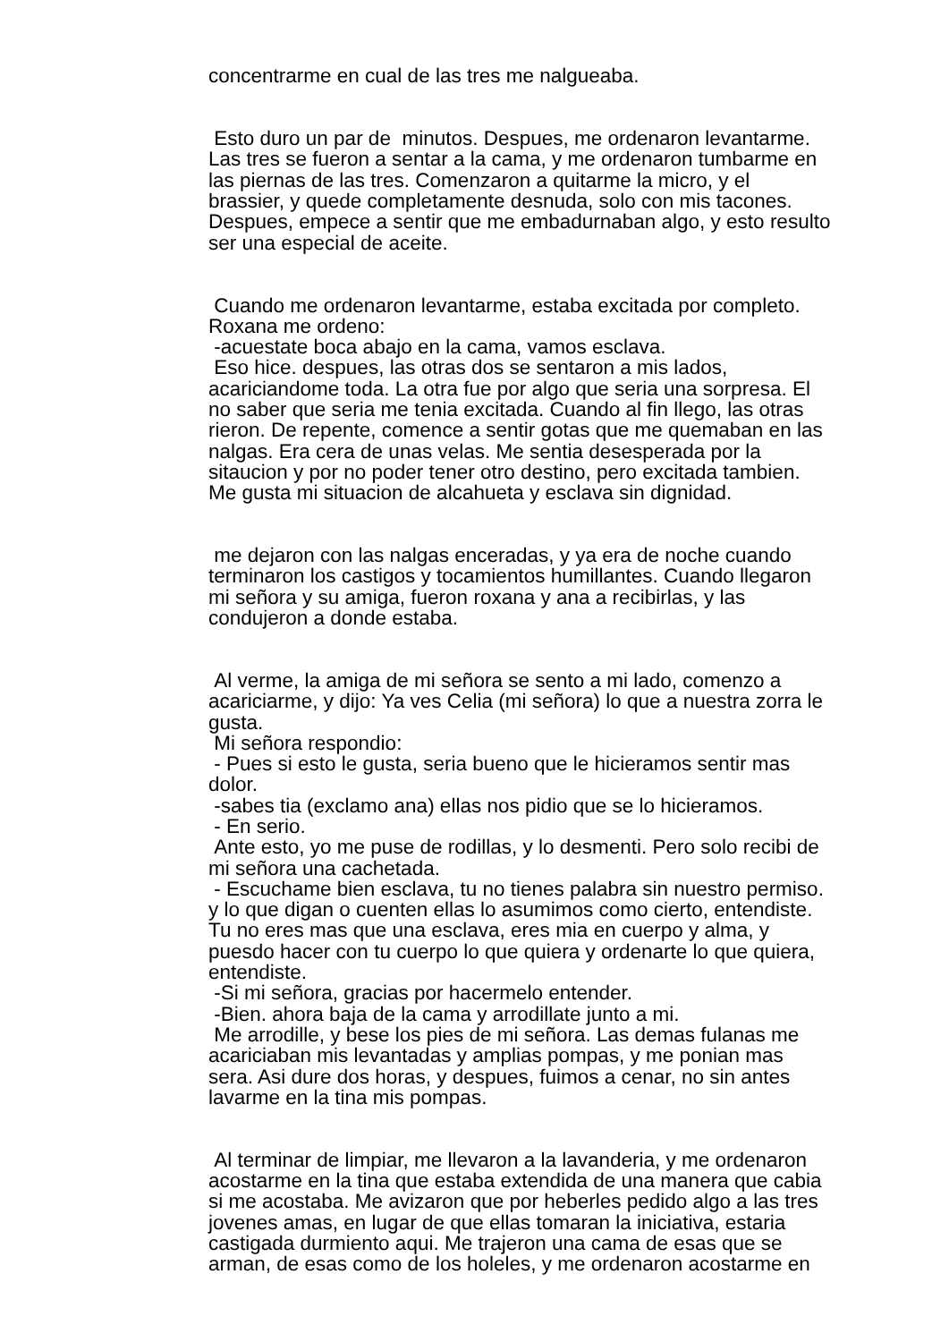concentrarme en cual de las tres me nalgueaba.
Esto duro un par de minutos. Despues, me ordenaron levantarme. Las tres se fueron a sentar a la cama, y me ordenaron tumbarme en las piernas de las tres. Comenzaron a quitarme la micro, y el brassier, y quede completamente desnuda, solo con mis tacones. Despues, empece a sentir que me embadurnaban algo, y esto resulto ser una especial de aceite.
Cuando me ordenaron levantarme, estaba excitada por completo. Roxana me ordeno: -acuestate boca abajo en la cama, vamos esclava. Eso hice. despues, las otras dos se sentaron a mis lados, acariciandome toda. La otra fue por algo que seria una sorpresa. El no saber que seria me tenia excitada. Cuando al fin llego, las otras rieron. De repente, comence a sentir gotas que me quemaban en las nalgas. Era cera de unas velas. Me sentia desesperada por la sitaucion y por no poder tener otro destino, pero excitada tambien. Me gusta mi situacion de alcahueta y esclava sin dignidad.
me dejaron con las nalgas enceradas, y ya era de noche cuando terminaron los castigos y tocamientos humillantes. Cuando llegaron mi señora y su amiga, fueron roxana y ana a recibirlas, y las condujeron a donde estaba.
Al verme, la amiga de mi señora se sento a mi lado, comenzo a acariciarme, y dijo: Ya ves Celia (mi señora) lo que a nuestra zorra le gusta. Mi señora respondio: - Pues si esto le gusta, seria bueno que le hicieramos sentir mas dolor. -sabes tia (exclamo ana) ellas nos pidio que se lo hicieramos. - En serio. Ante esto, yo me puse de rodillas, y lo desmenti. Pero solo recibi de mi señora una cachetada. - Escuchame bien esclava, tu no tienes palabra sin nuestro permiso. y lo que digan o cuenten ellas lo asumimos como cierto, entendiste. Tu no eres mas que una esclava, eres mia en cuerpo y alma, y puesdo hacer con tu cuerpo lo que quiera y ordenarte lo que quiera, entendiste. -Si mi señora, gracias por hacermelo entender. -Bien. ahora baja de la cama y arrodillate junto a mi. Me arrodille, y bese los pies de mi señora. Las demas fulanas me acariciaban mis levantadas y amplias pompas, y me ponian mas sera. Asi dure dos horas, y despues, fuimos a cenar, no sin antes lavarme en la tina mis pompas.
Al terminar de limpiar, me llevaron a la lavanderia, y me ordenaron acostarme en la tina que estaba extendida de una manera que cabia si me acostaba. Me avizaron que por heberles pedido algo a las tres jovenes amas, en lugar de que ellas tomaran la iniciativa, estaria castigada durmiento aqui. Me trajeron una cama de esas que se arman, de esas como de los holeles, y me ordenaron acostarme en